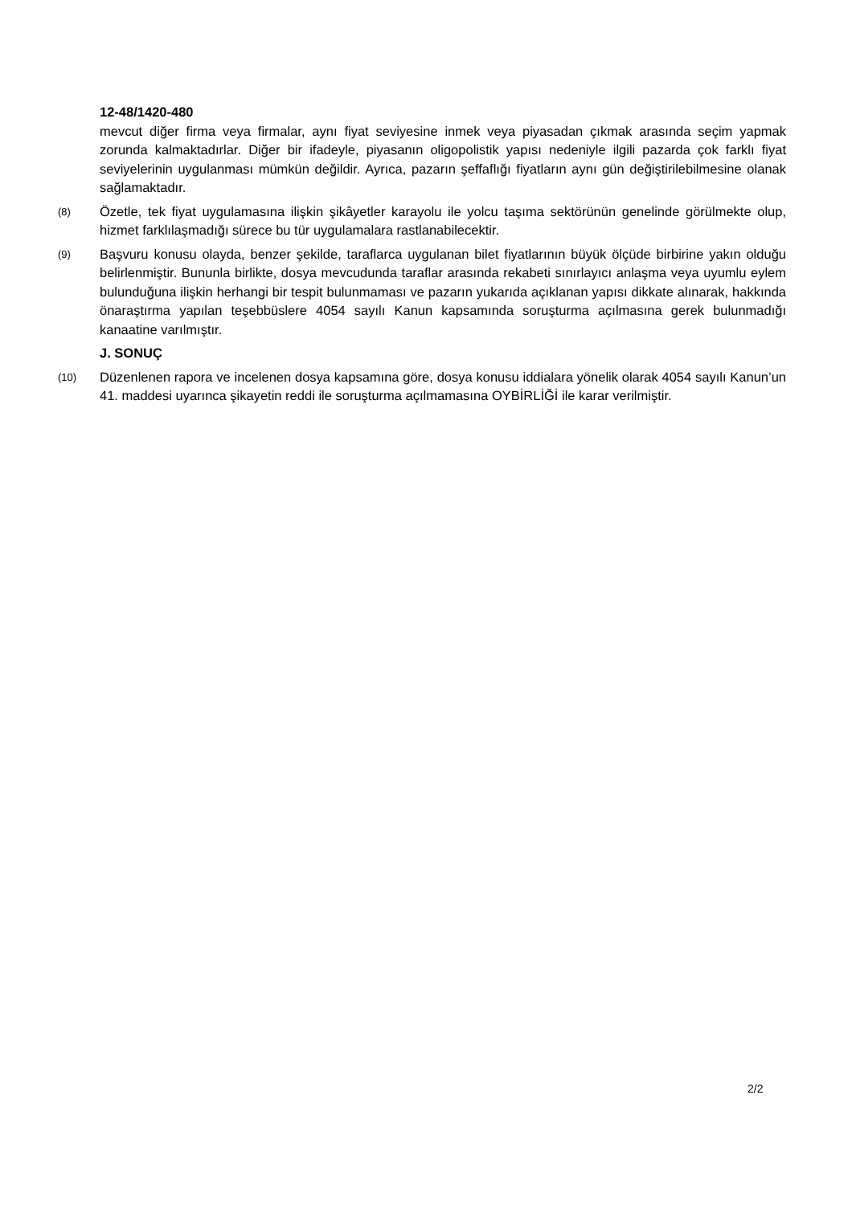12-48/1420-480
mevcut diğer firma veya firmalar, aynı fiyat seviyesine inmek veya piyasadan çıkmak arasında seçim yapmak zorunda kalmaktadırlar. Diğer bir ifadeyle, piyasanın oligopolistik yapısı nedeniyle ilgili pazarda çok farklı fiyat seviyelerinin uygulanması mümkün değildir. Ayrıca, pazarın şeffaflığı fiyatların aynı gün değiştirilebilmesine olanak sağlamaktadır.
(8)
Özetle, tek fiyat uygulamasına ilişkin şikâyetler karayolu ile yolcu taşıma sektörünün genelinde görülmekte olup, hizmet farklılaşmadığı sürece bu tür uygulamalara rastlanabilecektir.
(9)
Başvuru konusu olayda, benzer şekilde, taraflarca uygulanan bilet fiyatlarının büyük ölçüde birbirine yakın olduğu belirlenmiştir. Bununla birlikte, dosya mevcudunda taraflar arasında rekabeti sınırlayıcı anlaşma veya uyumlu eylem bulunduğuna ilişkin herhangi bir tespit bulunmaması ve pazarın yukarıda açıklanan yapısı dikkate alınarak, hakkında önaraştırma yapılan teşebbüslere 4054 sayılı Kanun kapsamında soruşturma açılmasına gerek bulunmadığı kanaatine varılmıştır.
J. SONUÇ
(10)
Düzenlenen rapora ve incelenen dosya kapsamına göre, dosya konusu iddialara yönelik olarak 4054 sayılı Kanun’un 41. maddesi uyarınca şikayetin reddi ile soruşturma açılmamasına OYBİRLİĞİ ile karar verilmiştir.
2/2